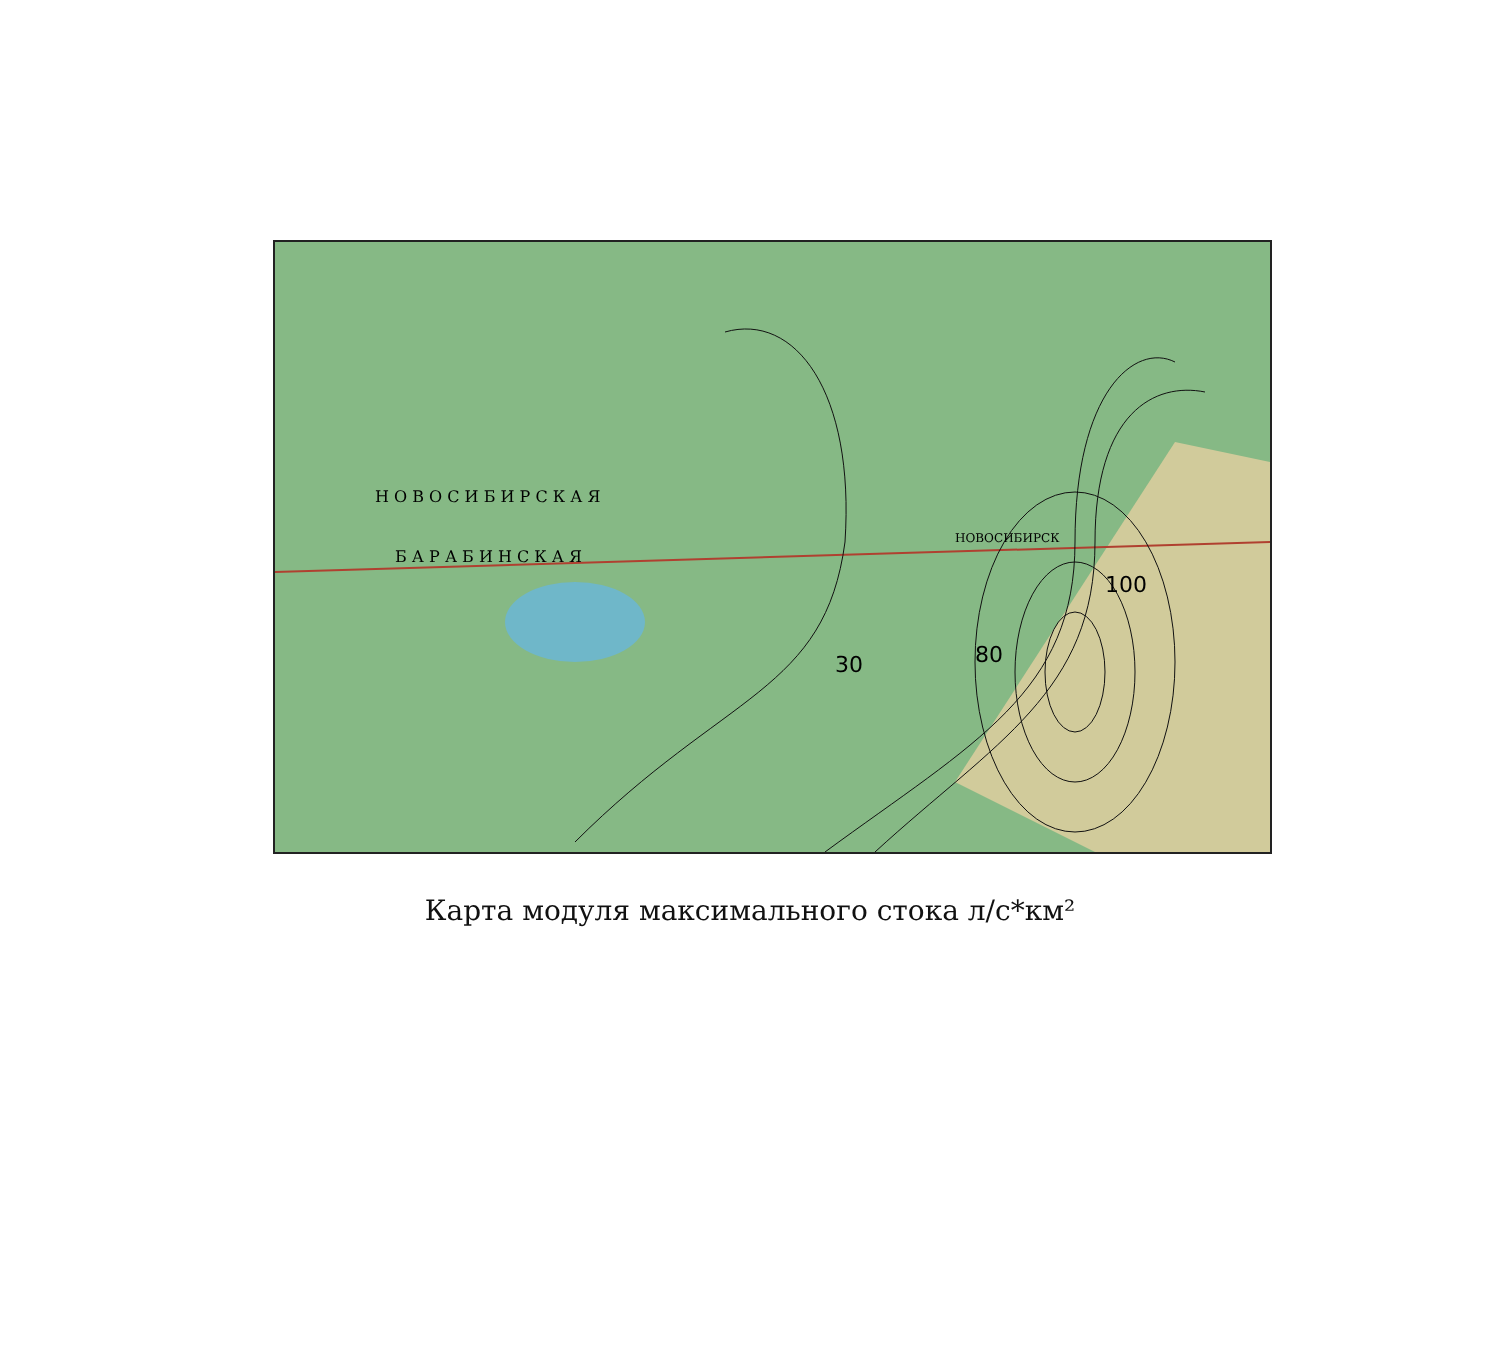30
80
100
НОВОСИБИРСК
Н О В О С И Б И Р С К А Я
Б А Р А Б И Н С К А Я
Карта модуля максимального стока л/с*км²